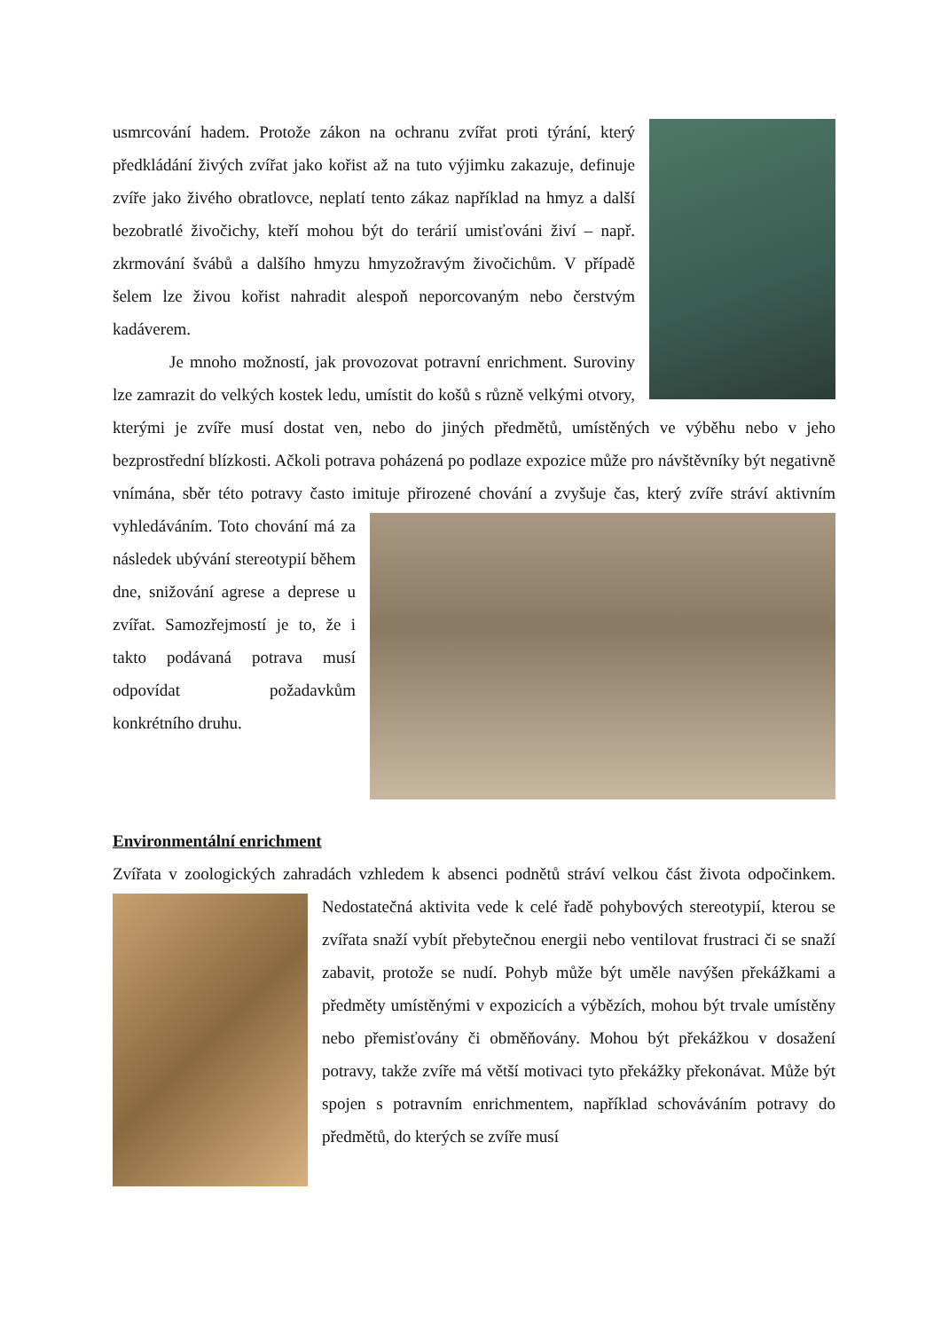usmrcování hadem. Protože zákon na ochranu zvířat proti týrání, který předkládání živých zvířat jako kořist až na tuto výjimku zakazuje, definuje zvíře jako živého obratlovce, neplatí tento zákaz například na hmyz a další bezobratlé živočichy, kteří mohou být do terárií umisťováni živí – např. zkrmování švábů a dalšího hmyzu hmyzožravým živočichům. V případě šelem lze živou kořist nahradit alespoň neporcovaným nebo čerstvým kadáverem.
Je mnoho možností, jak provozovat potravní enrichment. Suroviny lze zamrazit do velkých kostek ledu, umístit do košů s různě velkými otvory, kterými je zvíře musí dostat ven, nebo do jiných předmětů, umístěných ve výběhu nebo v jeho bezprostřední blízkosti. Ačkoli potrava poházená po podlaze expozice může pro návštěvníky být negativně vnímána, sběr této potravy často imituje přirozené chování a zvyšuje čas, který zvíře stráví aktivním vyhledáváním. Toto chování má za následek ubývání stereotypií během dne, snižování agrese a deprese u zvířat. Samozřejmostí je to, že i takto podávaná potrava musí odpovídat požadavkům konkrétního druhu.
Environmentální enrichment
Zvířata v zoologických zahradách vzhledem k absenci podnětů stráví velkou část života odpočinkem. Nedostatečná aktivita vede k celé řadě pohybových stereotypií, kterou se zvířata snaží vybít přebytečnou energii nebo ventilovat frustraci či se snaží zabavit, protože se nudí. Pohyb může být uměle navýšen překážkami a předměty umístěnými v expozicích a výbězích, mohou být trvale umístěny nebo přemisťovány či obměňovány. Mohou být překážkou v dosažení potravy, takže zvíře má větší motivaci tyto překážky překonávat. Může být spojen s potravním enrichmentem, například schováváním potravy do předmětů, do kterých se zvíře musí